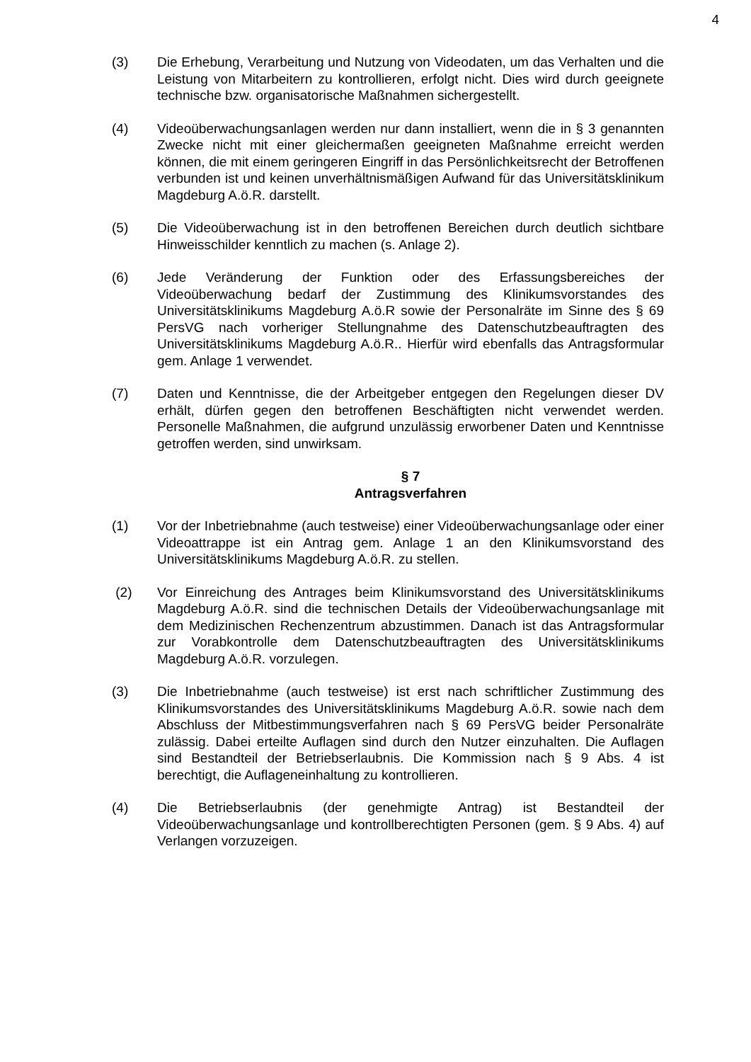4
(3) Die Erhebung, Verarbeitung und Nutzung von Videodaten, um das Verhalten und die Leistung von Mitarbeitern zu kontrollieren, erfolgt nicht. Dies wird durch geeignete technische bzw. organisatorische Maßnahmen sichergestellt.
(4) Videoüberwachungsanlagen werden nur dann installiert, wenn die in § 3 genannten Zwecke nicht mit einer gleichermaßen geeigneten Maßnahme erreicht werden können, die mit einem geringeren Eingriff in das Persönlichkeitsrecht der Betroffenen verbunden ist und keinen unverhältnismäßigen Aufwand für das Universitätsklinikum Magdeburg A.ö.R. darstellt.
(5) Die Videoüberwachung ist in den betroffenen Bereichen durch deutlich sichtbare Hinweisschilder kenntlich zu machen (s. Anlage 2).
(6) Jede Veränderung der Funktion oder des Erfassungsbereiches der Videoüberwachung bedarf der Zustimmung des Klinikumsvorstandes des Universitätsklinikums Magdeburg A.ö.R sowie der Personalräte im Sinne des § 69 PersVG nach vorheriger Stellungnahme des Datenschutzbeauftragten des Universitätsklinikums Magdeburg A.ö.R.. Hierfür wird ebenfalls das Antragsformular gem. Anlage 1 verwendet.
(7) Daten und Kenntnisse, die der Arbeitgeber entgegen den Regelungen dieser DV erhält, dürfen gegen den betroffenen Beschäftigten nicht verwendet werden. Personelle Maßnahmen, die aufgrund unzulässig erworbener Daten und Kenntnisse getroffen werden, sind unwirksam.
§ 7
Antragsverfahren
(1) Vor der Inbetriebnahme (auch testweise) einer Videoüberwachungsanlage oder einer Videoattrappe ist ein Antrag gem. Anlage 1 an den Klinikumsvorstand des Universitätsklinikums Magdeburg A.ö.R. zu stellen.
(2) Vor Einreichung des Antrages beim Klinikumsvorstand des Universitätsklinikums Magdeburg A.ö.R. sind die technischen Details der Videoüberwachungsanlage mit dem Medizinischen Rechenzentrum abzustimmen. Danach ist das Antragsformular zur Vorabkontrolle dem Datenschutzbeauftragten des Universitätsklinikums Magdeburg A.ö.R. vorzulegen.
(3) Die Inbetriebnahme (auch testweise) ist erst nach schriftlicher Zustimmung des Klinikumsvorstandes des Universitätsklinikums Magdeburg A.ö.R. sowie nach dem Abschluss der Mitbestimmungsverfahren nach § 69 PersVG beider Personalräte zulässig. Dabei erteilte Auflagen sind durch den Nutzer einzuhalten. Die Auflagen sind Bestandteil der Betriebserlaubnis. Die Kommission nach § 9 Abs. 4 ist berechtigt, die Auflageneinhaltung zu kontrollieren.
(4) Die Betriebserlaubnis (der genehmigte Antrag) ist Bestandteil der Videoüberwachungsanlage und kontrollberechtigten Personen (gem. § 9 Abs. 4) auf Verlangen vorzuzeigen.